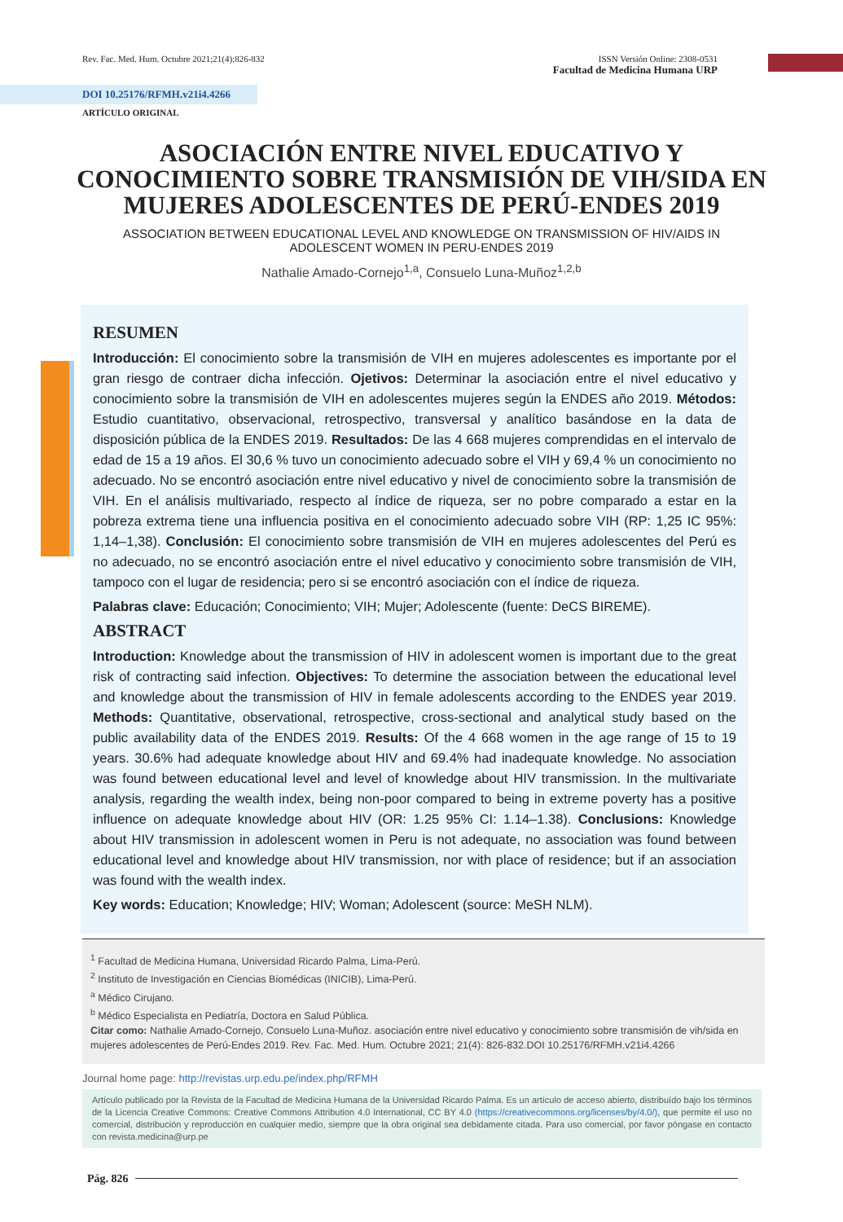Rev. Fac. Med. Hum. Octubre 2021;21(4):826-832 ISSN Versión Online: 2308-0531
Facultad de Medicina Humana URP
DOI 10.25176/RFMH.v21i4.4266
ARTÍCULO ORIGINAL
ASOCIACIÓN ENTRE NIVEL EDUCATIVO Y CONOCIMIENTO SOBRE TRANSMISIÓN DE VIH/SIDA EN MUJERES ADOLESCENTES DE PERÚ-ENDES 2019
ASSOCIATION BETWEEN EDUCATIONAL LEVEL AND KNOWLEDGE ON TRANSMISSION OF HIV/AIDS IN ADOLESCENT WOMEN IN PERU-ENDES 2019
Nathalie Amado-Cornejo<sup>1,a</sup>, Consuelo Luna-Muñoz<sup>1,2,b</sup>
RESUMEN
Introducción: El conocimiento sobre la transmisión de VIH en mujeres adolescentes es importante por el gran riesgo de contraer dicha infección. Ojetivos: Determinar la asociación entre el nivel educativo y conocimiento sobre la transmisión de VIH en adolescentes mujeres según la ENDES año 2019. Métodos: Estudio cuantitativo, observacional, retrospectivo, transversal y analítico basándose en la data de disposición pública de la ENDES 2019. Resultados: De las 4 668 mujeres comprendidas en el intervalo de edad de 15 a 19 años. El 30,6 % tuvo un conocimiento adecuado sobre el VIH y 69,4 % un conocimiento no adecuado. No se encontró asociación entre nivel educativo y nivel de conocimiento sobre la transmisión de VIH. En el análisis multivariado, respecto al índice de riqueza, ser no pobre comparado a estar en la pobreza extrema tiene una influencia positiva en el conocimiento adecuado sobre VIH (RP: 1,25 IC 95%: 1,14–1,38). Conclusión: El conocimiento sobre transmisión de VIH en mujeres adolescentes del Perú es no adecuado, no se encontró asociación entre el nivel educativo y conocimiento sobre transmisión de VIH, tampoco con el lugar de residencia; pero si se encontró asociación con el índice de riqueza.
Palabras clave: Educación; Conocimiento; VIH; Mujer; Adolescente (fuente: DeCS BIREME).
ABSTRACT
Introduction: Knowledge about the transmission of HIV in adolescent women is important due to the great risk of contracting said infection. Objectives: To determine the association between the educational level and knowledge about the transmission of HIV in female adolescents according to the ENDES year 2019. Methods: Quantitative, observational, retrospective, cross-sectional and analytical study based on the public availability data of the ENDES 2019. Results: Of the 4 668 women in the age range of 15 to 19 years. 30.6% had adequate knowledge about HIV and 69.4% had inadequate knowledge. No association was found between educational level and level of knowledge about HIV transmission. In the multivariate analysis, regarding the wealth index, being non-poor compared to being in extreme poverty has a positive influence on adequate knowledge about HIV (OR: 1.25 95% CI: 1.14–1.38). Conclusions: Knowledge about HIV transmission in adolescent women in Peru is not adequate, no association was found between educational level and knowledge about HIV transmission, nor with place of residence; but if an association was found with the wealth index.
Key words: Education; Knowledge; HIV; Woman; Adolescent (source: MeSH NLM).
<sup>1</sup> Facultad de Medicina Humana, Universidad Ricardo Palma, Lima-Perú.
<sup>2</sup> Instituto de Investigación en Ciencias Biomédicas (INICIB), Lima-Perú.
<sup>a</sup> Médico Cirujano.
<sup>b</sup> Médico Especialista en Pediatría, Doctora en Salud Pública.
Citar como: Nathalie Amado-Cornejo, Consuelo Luna-Muñoz. asociación entre nivel educativo y conocimiento sobre transmisión de vih/sida en mujeres adolescentes de Perú-Endes 2019. Rev. Fac. Med. Hum. Octubre 2021; 21(4): 826-832.DOI 10.25176/RFMH.v21i4.4266
Journal home page: http://revistas.urp.edu.pe/index.php/RFMH
Artículo publicado por la Revista de la Facultad de Medicina Humana de la Universidad Ricardo Palma. Es un artículo de acceso abierto, distribuído bajo los términos de la Licencia Creative Commons: Creative Commons Attribution 4.0 International, CC BY 4.0 (https://creativecommons.org/licenses/by/4.0/), que permite el uso no comercial, distribución y reproducción en cualquier medio, siempre que la obra original sea debidamente citada. Para uso comercial, por favor póngase en contacto con revista.medicina@urp.pe
Pág. 826